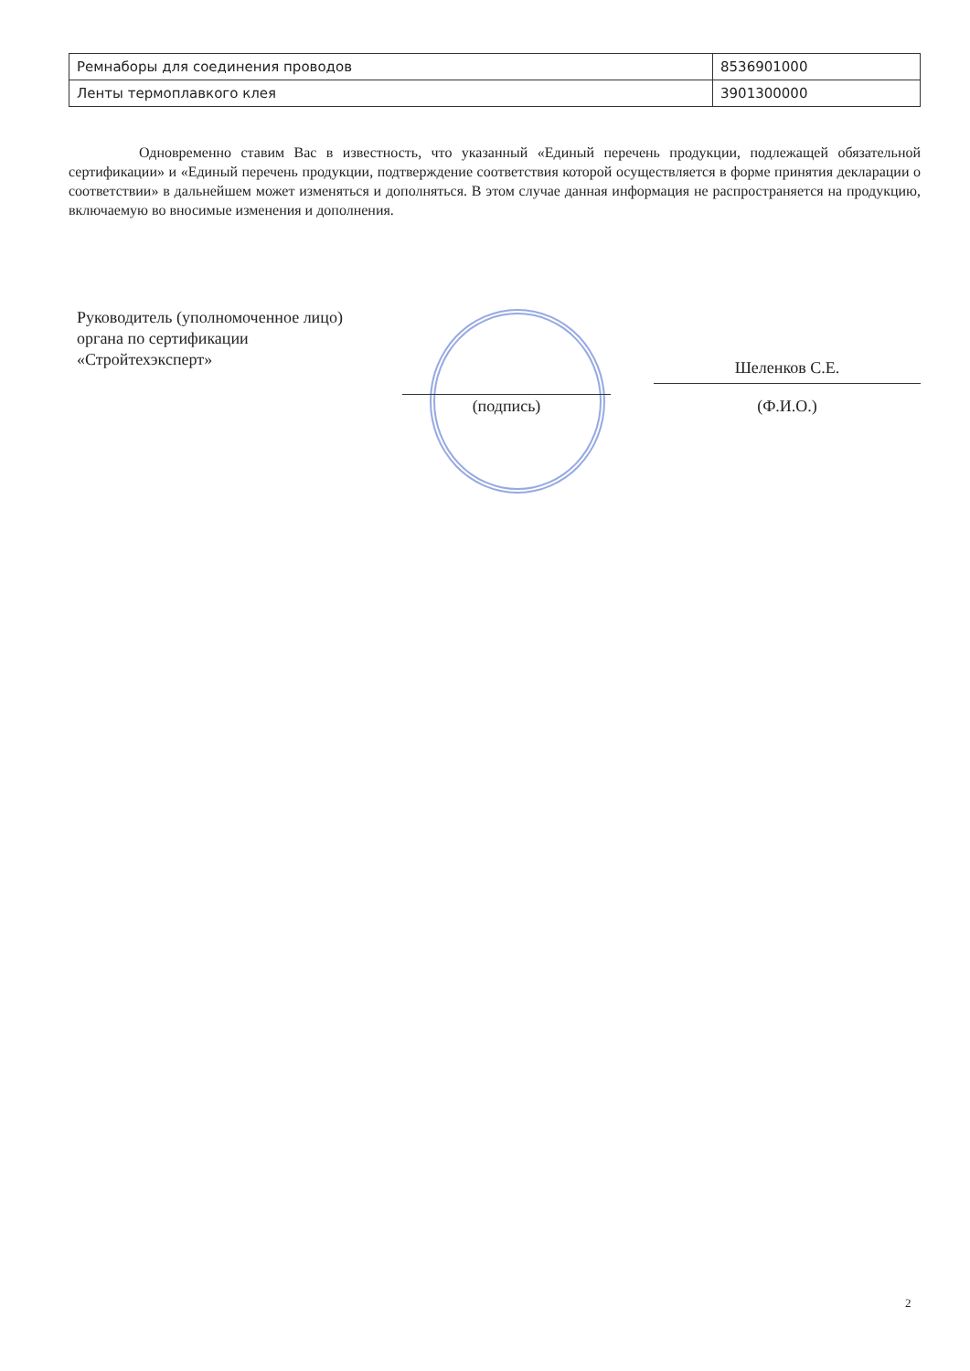| Ремнаборы для соединения проводов | 8536901000 |
| Ленты термоплавкого клея | 3901300000 |
Одновременно ставим Вас в известность, что указанный «Единый перечень продукции, подлежащей обязательной сертификации» и «Единый перечень продукции, подтверждение соответствия которой осуществляется в форме принятия декларации о соответствии» в дальнейшем может изменяться и дополняться. В этом случае данная информация не распространяется на продукцию, включаемую во вносимые изменения и дополнения.
Руководитель (уполномоченное лицо)
органа по сертификации
«Стройтехэксперт»
(подпись)
Шеленков С.Е.
(Ф.И.О.)
2